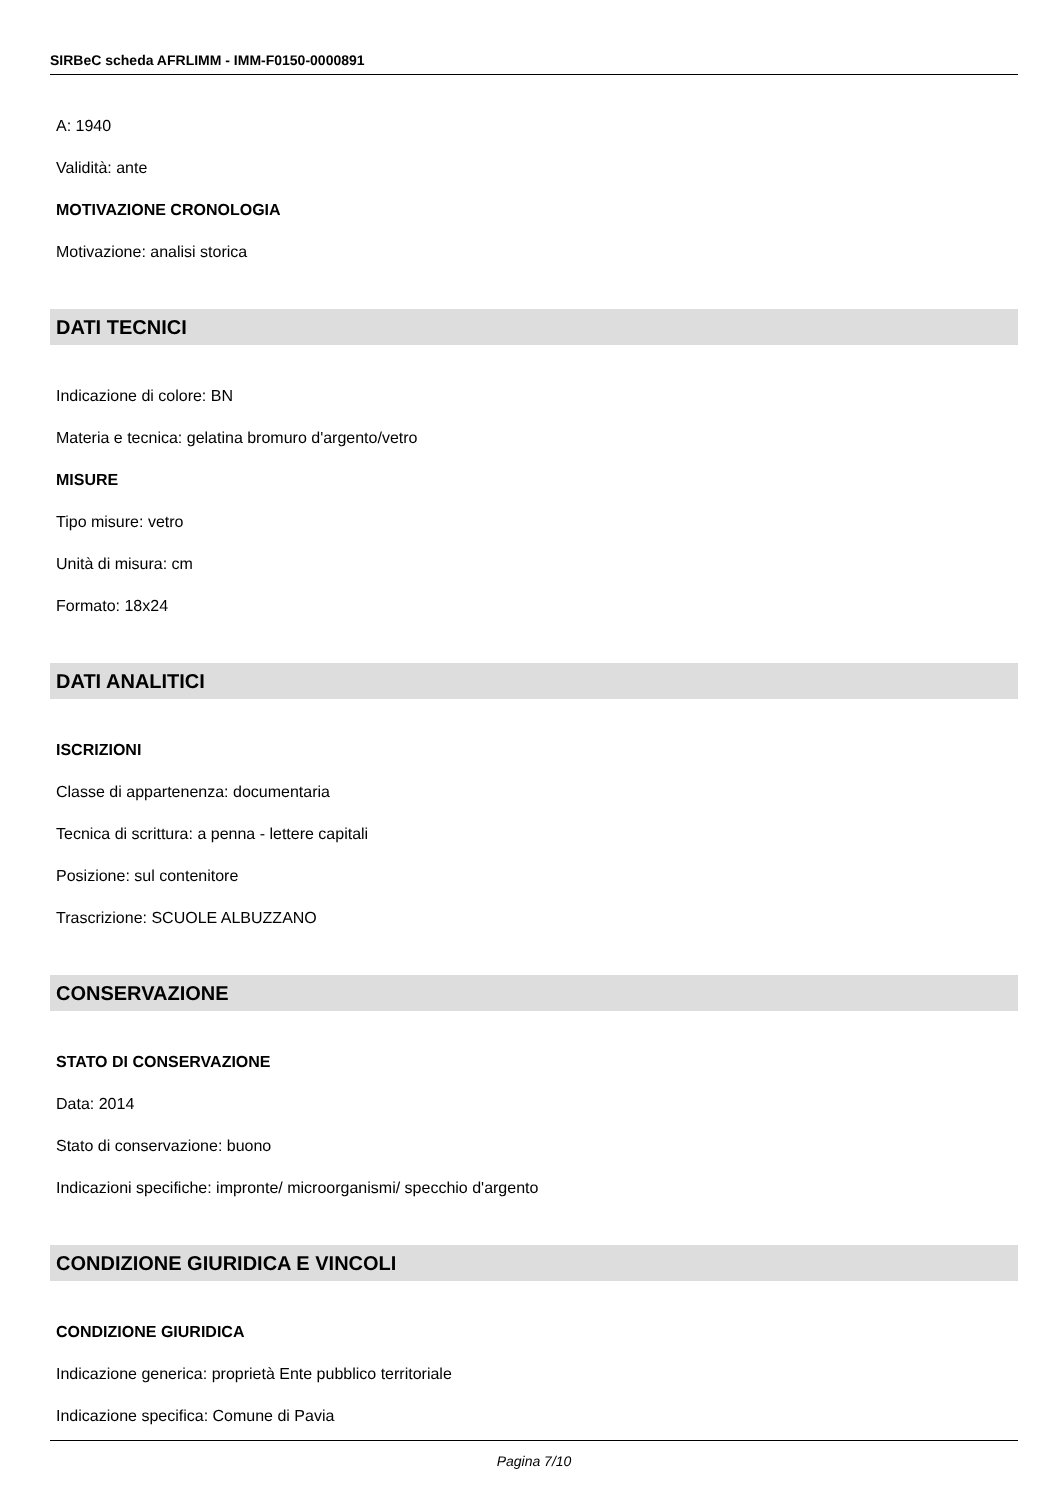SIRBeC scheda AFRLIMM - IMM-F0150-0000891
A: 1940
Validità: ante
MOTIVAZIONE CRONOLOGIA
Motivazione: analisi storica
DATI TECNICI
Indicazione di colore: BN
Materia e tecnica: gelatina bromuro d'argento/vetro
MISURE
Tipo misure: vetro
Unità di misura: cm
Formato: 18x24
DATI ANALITICI
ISCRIZIONI
Classe di appartenenza: documentaria
Tecnica di scrittura: a penna - lettere capitali
Posizione: sul contenitore
Trascrizione: SCUOLE ALBUZZANO
CONSERVAZIONE
STATO DI CONSERVAZIONE
Data: 2014
Stato di conservazione: buono
Indicazioni specifiche: impronte/ microorganismi/ specchio d'argento
CONDIZIONE GIURIDICA E VINCOLI
CONDIZIONE GIURIDICA
Indicazione generica: proprietà Ente pubblico territoriale
Indicazione specifica: Comune di Pavia
Pagina 7/10